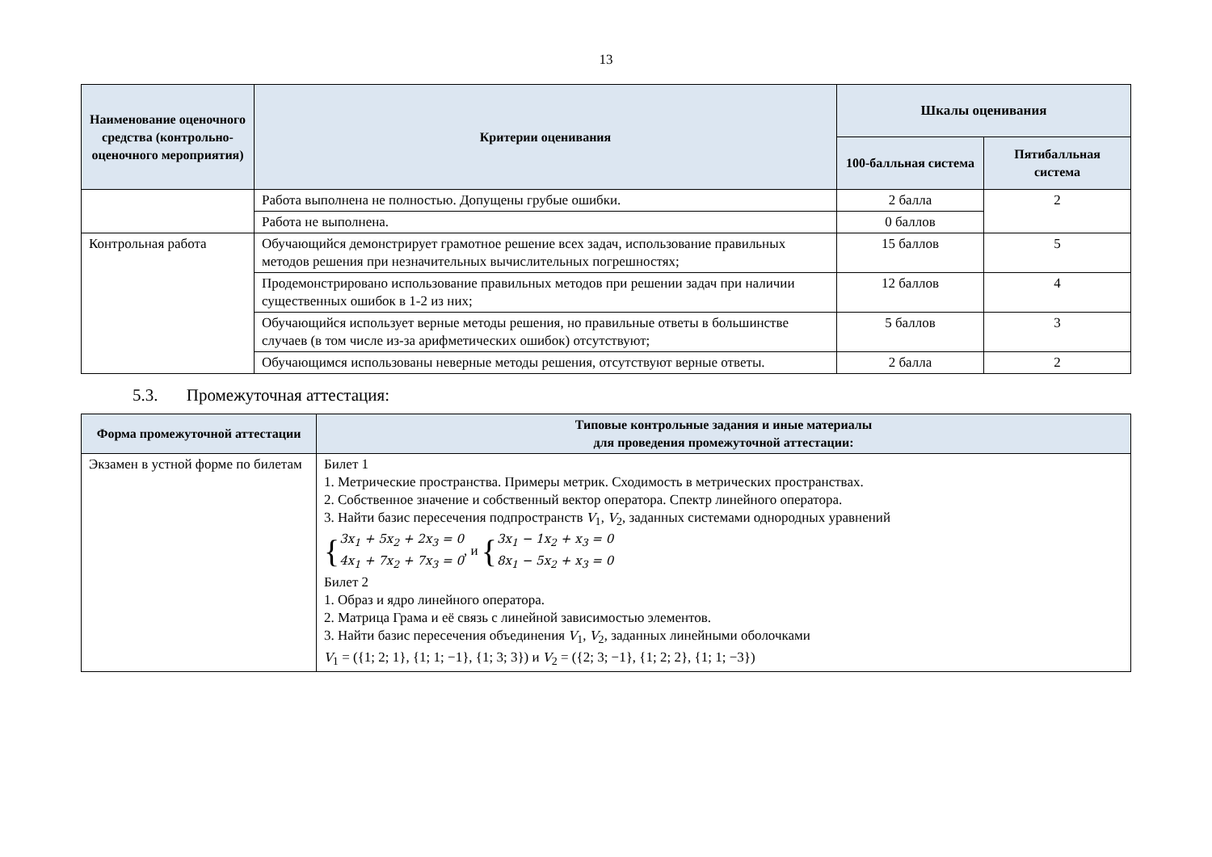13
| Наименование оценочного средства (контрольно-оценочного мероприятия) | Критерии оценивания | Шкалы оценивания | |
| --- | --- | --- | --- |
| | | 100-балльная система | Пятибалльная система |
| | Работа выполнена не полностью. Допущены грубые ошибки. | 2 балла | 2 |
| | Работа не выполнена. | 0 баллов | |
| Контрольная работа | Обучающийся демонстрирует грамотное решение всех задач, использование правильных методов решения при незначительных вычислительных погрешностях; | 15 баллов | 5 |
| | Продемонстрировано использование правильных методов при решении задач при наличии существенных ошибок в 1-2 из них; | 12 баллов | 4 |
| | Обучающийся использует верные методы решения, но правильные ответы в большинстве случаев (в том числе из-за арифметических ошибок) отсутствуют; | 5 баллов | 3 |
| | Обучающимся использованы неверные методы решения, отсутствуют верные ответы. | 2 балла | 2 |
5.3. Промежуточная аттестация:
| Форма промежуточной аттестации | Типовые контрольные задания и иные материалы для проведения промежуточной аттестации: |
| --- | --- |
| Экзамен в устной форме по билетам | Билет 1 1. Метрические пространства. Примеры метрик. Сходимость в метрических пространствах. 2. Собственное значение и собственный вектор оператора. Спектр линейного оператора. 3. Найти базис пересечения подпространств V<sub>1</sub>, V<sub>2</sub>, заданных системами однородных уравнений { 3x<sub>1</sub> + 5x<sub>2</sub> + 2x<sub>3</sub> = 0 4x<sub>1</sub> + 7x<sub>2</sub> + 7x<sub>3</sub> = 0 , и { 3x<sub>1</sub> − 1x<sub>2</sub> + x<sub>3</sub> = 0 8x<sub>1</sub> − 5x<sub>2</sub> + x<sub>3</sub> = 0 Билет 2 1. Образ и ядро линейного оператора. 2. Матрица Грама и её связь с линейной зависимостью элементов. 3. Найти базис пересечения объединения V<sub>1</sub>, V<sub>2</sub>, заданных линейными оболочками V<sub>1</sub> = ({1; 2; 1}, {1; 1; −1}, {1; 3; 3}) и V<sub>2</sub> = ({2; 3; −1}, {1; 2; 2}, {1; 1; −3}) |